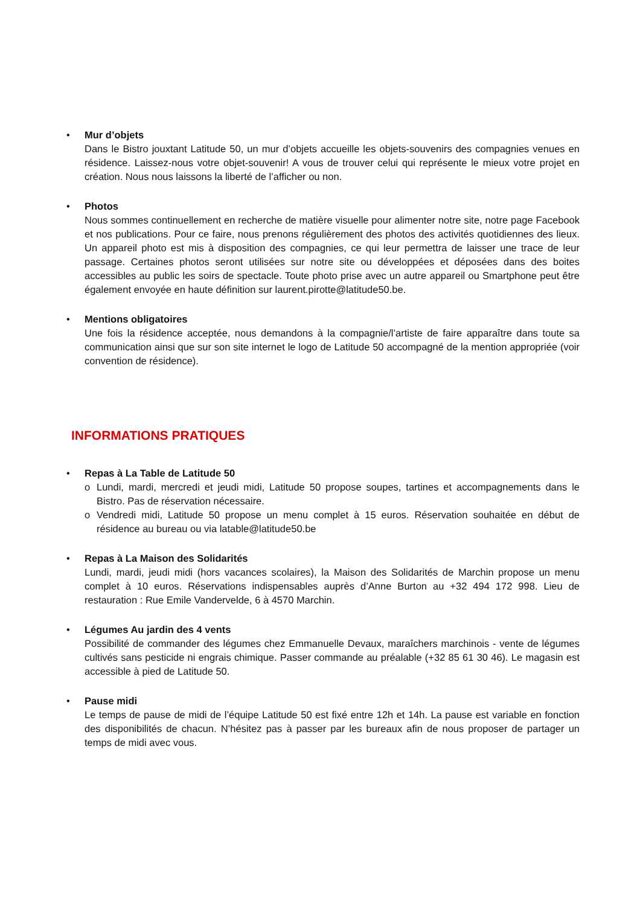• Mur d’objets
Dans le Bistro jouxtant Latitude 50, un mur d’objets accueille les objets-souvenirs des compagnies venues en résidence. Laissez-nous votre objet-souvenir! A vous de trouver celui qui représente le mieux votre projet en création. Nous nous laissons la liberté de l’afficher ou non.
• Photos
Nous sommes continuellement en recherche de matière visuelle pour alimenter notre site, notre page Facebook et nos publications. Pour ce faire, nous prenons régulièrement des photos des activités quotidiennes des lieux. Un appareil photo est mis à disposition des compagnies, ce qui leur permettra de laisser une trace de leur passage. Certaines photos seront utilisées sur notre site ou développées et déposées dans des boites accessibles au public les soirs de spectacle. Toute photo prise avec un autre appareil ou Smartphone peut être également envoyée en haute définition sur laurent.pirotte@latitude50.be.
• Mentions obligatoires
Une fois la résidence acceptée, nous demandons à la compagnie/l’artiste de faire apparaître dans toute sa communication ainsi que sur son site internet le logo de Latitude 50 accompagné de la mention appropriée (voir convention de résidence).
INFORMATIONS PRATIQUES
• Repas à La Table de Latitude 50
o Lundi, mardi, mercredi et jeudi midi, Latitude 50 propose soupes, tartines et accompagnements dans le Bistro. Pas de réservation nécessaire.
o Vendredi midi, Latitude 50 propose un menu complet à 15 euros. Réservation souhaitée en début de résidence au bureau ou via latable@latitude50.be
• Repas à La Maison des Solidarités
Lundi, mardi, jeudi midi (hors vacances scolaires), la Maison des Solidarités de Marchin propose un menu complet à 10 euros. Réservations indispensables auprès d’Anne Burton au +32 494 172 998. Lieu de restauration : Rue Emile Vandervelde, 6 à 4570 Marchin.
• Légumes Au jardin des 4 vents
Possibilité de commander des légumes chez Emmanuelle Devaux, maraîchers marchinois - vente de légumes cultivés sans pesticide ni engrais chimique. Passer commande au préalable (+32 85 61 30 46). Le magasin est accessible à pied de Latitude 50.
• Pause midi
Le temps de pause de midi de l’équipe Latitude 50 est fixé entre 12h et 14h. La pause est variable en fonction des disponibilités de chacun. N’hésitez pas à passer par les bureaux afin de nous proposer de partager un temps de midi avec vous.